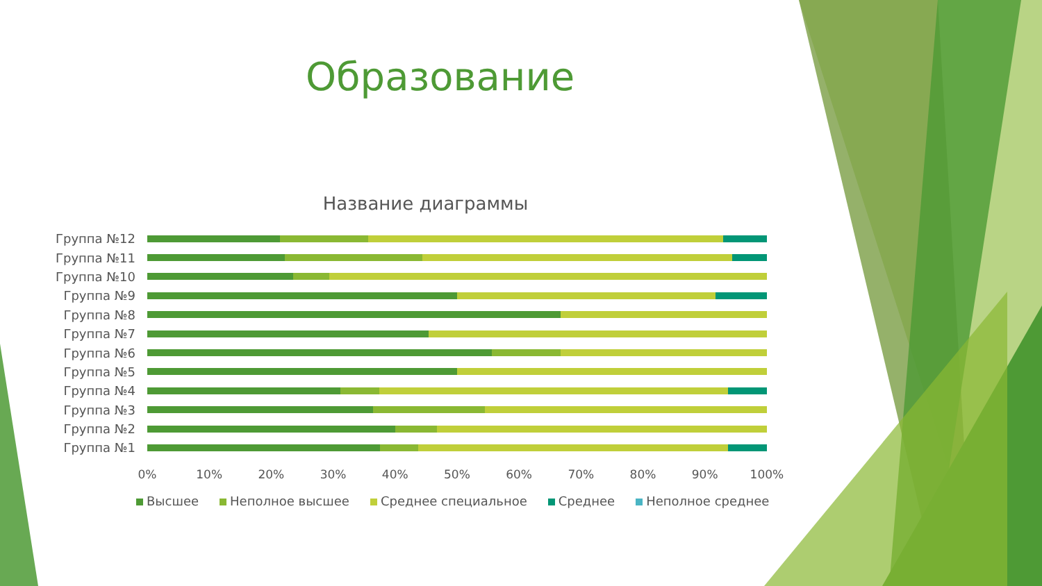Образование
Название диаграммы
Группа №12
Группа №11
Группа №10
Группа №9
Группа №8
Группа №7
Группа №6
Группа №5
Группа №4
Группа №3
Группа №2
Группа №1
0% 10% 20% 30% 40% 50% 60% 70% 80% 90% 100%
Высшее Неполное высшее Среднее специальное Среднее Неполное среднее